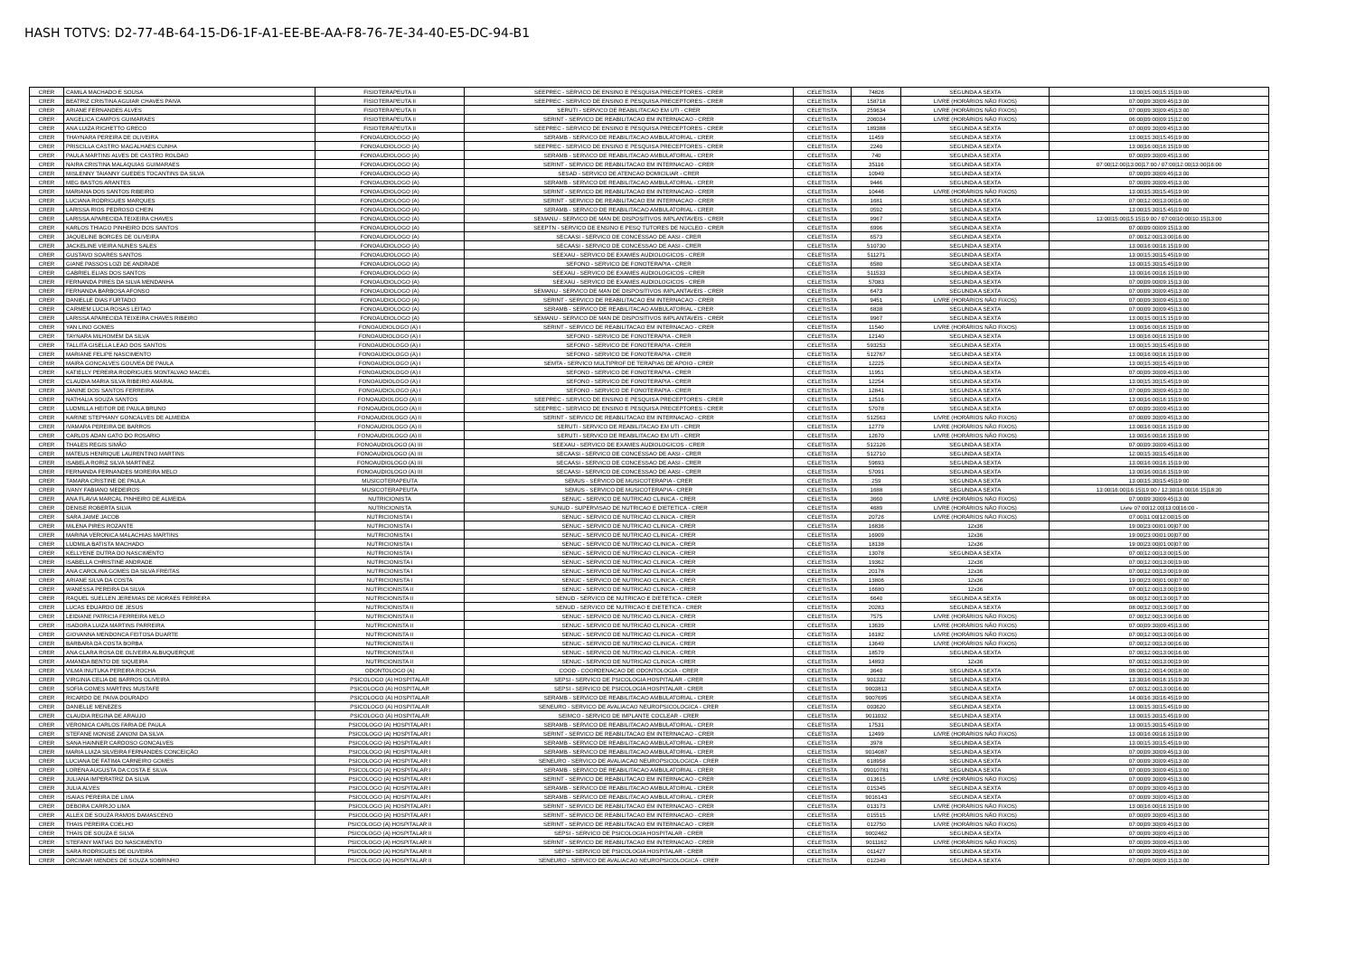HASH TOTVS: D2-77-4B-64-15-D6-1F-A1-EE-BE-AA-F8-76-7E-34-40-E5-DC-94-B1
| CRER | CAMILA MACHADO E SOUSA | FISIOTERAPEUTA II | SEEPREC - SERVICO DE ENSINO E PESQUISA PRECEPTORES - CRER | CELETISTA | 74826 | SEGUNDA A SEXTA | 13:00/15:00/15:15/19:00 |
| CRER | BEATRIZ CRISTINA AGUIAR CHAVES PAIVA | FISIOTERAPEUTA II | SEEPREC - SERVICO DE ENSINO E PESQUISA PRECEPTORES - CRER | CELETISTA | 158718 | LIVRE (HORÁRIOS NÃO FIXOS) | 07:00/09:30/09:45/13:00 |
| CRER | ARIANE FERNANDES ALVES | FISIOTERAPEUTA II | SERUTI - SERVICO DE REABILITACAO EM UTI - CRER | CELETISTA | 259634 | LIVRE (HORÁRIOS NÃO FIXOS) | 07:00/09:30/09:45/13:00 |
| CRER | ANGELICA CAMPOS GUIMARAES | FISIOTERAPEUTA II | SERINT - SERVICO DE REABILITACAO EM INTERNACAO - CRER | CELETISTA | 206034 | LIVRE (HORÁRIOS NÃO FIXOS) | 06:00/09:00/09:15/12:00 |
| CRER | ANA LUIZA RIGHETTO GRECO | FISIOTERAPEUTA II | SEEPREC - SERVICO DE ENSINO E PESQUISA PRECEPTORES - CRER | CELETISTA | 189388 | SEGUNDA A SEXTA | 07:00/09:30/09:45/13:00 |
| CRER | THAYNARA PEREIRA DE OLIVEIRA | FONOAUDIOLOGO (A) | SERAMB - SERVICO DE REABILITACAO AMBULATORIAL - CRER | CELETISTA | 11459 | SEGUNDA A SEXTA | 13:00/15:30/15:45/19:00 |
| CRER | PRISCILLA CASTRO MAGALHAES CUNHA | FONOAUDIOLOGO (A) | SEEPREC - SERVICO DE ENSINO E PESQUISA PRECEPTORES - CRER | CELETISTA | 2240 | SEGUNDA A SEXTA | 13:00/16:00/16:15/19:00 |
| CRER | PAULA MARTINS ALVES DE CASTRO ROLDAO | FONOAUDIOLOGO (A) | SERAMB - SERVICO DE REABILITACAO AMBULATORIAL - CRER | CELETISTA | 740 | SEGUNDA A SEXTA | 07:00/09:30/09:45/13:00 |
| CRER | NAIRA CRISTINA MALAQUIAS GUIMARAES | FONOAUDIOLOGO (A) | SERINT - SERVICO DE REABILITACAO EM INTERNACAO - CRER | CELETISTA | 35116 | SEGUNDA A SEXTA | 07:00/12:00/13:00/17:00 / 07:00/12:00/13:00/16:00 |
| CRER | MISLENNY TAIANNY GUEDES TOCANTINS DA SILVA | FONOAUDIOLOGO (A) | SESAD - SERVICO DE ATENCAO DOMICILIAR - CRER | CELETISTA | 10949 | SEGUNDA A SEXTA | 07:00/09:30/09:45/13:00 |
| CRER | MEG BASTOS ARANTES | FONOAUDIOLOGO (A) | SERAMB - SERVICO DE REABILITACAO AMBULATORIAL - CRER | CELETISTA | 9446 | SEGUNDA A SEXTA | 07:00/09:30/09:45/13:00 |
| CRER | MARIANA DOS SANTOS RIBEIRO | FONOAUDIOLOGO (A) | SERINT - SERVICO DE REABILITACAO EM INTERNACAO - CRER | CELETISTA | 10446 | LIVRE (HORÁRIOS NÃO FIXOS) | 13:00/15:30/15:45/19:00 |
| CRER | LUCIANA RODRIGUES MARQUES | FONOAUDIOLOGO (A) | SERINT - SERVICO DE REABILITACAO EM INTERNACAO - CRER | CELETISTA | 1681 | SEGUNDA A SEXTA | 07:00/12:00/13:00/16:00 |
| CRER | LARISSA RIOS PEDROSO CHEIN | FONOAUDIOLOGO (A) | SERAMB - SERVICO DE REABILITACAO AMBULATORIAL - CRER | CELETISTA | 0592 | SEGUNDA A SEXTA | 13:00/15:30/15:45/19:00 |
| CRER | LARISSA APARECIDA TEIXEIRA CHAVES | FONOAUDIOLOGO (A) | SEMANU - SERVICO DE MAN DE DISPOSITIVOS IMPLANTAVEIS - CRER | CELETISTA | 9967 | SEGUNDA A SEXTA | 13:00/15:00/15:15/19:00 / 07:00/10:00/10:15/13:00 |
| CRER | KARLOS THIAGO PINHEIRO DOS SANTOS | FONOAUDIOLOGO (A) | SEEPTN - SERVICO DE ENSINO E PESQ TUTORES DE NUCLEO - CRER | CELETISTA | 6996 | SEGUNDA A SEXTA | 07:00/09:00/09:15/13:00 |
| CRER | JAQUELINE BORGES DE OLIVEIRA | FONOAUDIOLOGO (A) | SECAASI - SERVICO DE CONCESSAO DE AASI - CRER | CELETISTA | 6573 | SEGUNDA A SEXTA | 07:00/12:00/13:00/16:00 |
| CRER | JACKELINE VIEIRA NUNES SALES | FONOAUDIOLOGO (A) | SECAASI - SERVICO DE CONCESSAO DE AASI - CRER | CELETISTA | 510730 | SEGUNDA A SEXTA | 13:00/16:00/16:15/19:00 |
| CRER | GUSTAVO SOARES SANTOS | FONOAUDIOLOGO (A) | SEEXAU - SERVICO DE EXAMES AUDIOLOGICOS - CRER | CELETISTA | 511271 | SEGUNDA A SEXTA | 13:00/15:30/15:45/19:00 |
| CRER | GIANE PASSOS LOZI DE ANDRADE | FONOAUDIOLOGO (A) | SEFONO - SERVICO DE FONOTERAPIA - CRER | CELETISTA | 6580 | SEGUNDA A SEXTA | 13:00/15:30/15:45/19:00 |
| CRER | GABRIEL ELIAS DOS SANTOS | FONOAUDIOLOGO (A) | SEEXAU - SERVICO DE EXAMES AUDIOLOGICOS - CRER | CELETISTA | 511533 | SEGUNDA A SEXTA | 13:00/16:00/16:15/19:00 |
| CRER | FERNANDA PIRES DA SILVA MENDANHA | FONOAUDIOLOGO (A) | SEEXAU - SERVICO DE EXAMES AUDIOLOGICOS - CRER | CELETISTA | 57083 | SEGUNDA A SEXTA | 07:00/09:00/09:15/13:00 |
| CRER | FERNANDA BARBOSA AFONSO | FONOAUDIOLOGO (A) | SEMANU - SERVICO DE MAN DE DISPOSITIVOS IMPLANTAVEIS - CRER | CELETISTA | 6473 | SEGUNDA A SEXTA | 07:00/09:30/09:45/13:00 |
| CRER | DANIELLE DIAS FURTADO | FONOAUDIOLOGO (A) | SERINT - SERVICO DE REABILITACAO EM INTERNACAO - CRER | CELETISTA | 9451 | LIVRE (HORÁRIOS NÃO FIXOS) | 07:00/09:30/09:45/13:00 |
| CRER | CARMEM LUCIA ROSAS LEITAO | FONOAUDIOLOGO (A) | SERAMB - SERVICO DE REABILITACAO AMBULATORIAL - CRER | CELETISTA | 6838 | SEGUNDA A SEXTA | 07:00/09:30/09:45/13:00 |
| CRER | LARISSA APARECIDA TEIXEIRA CHAVES RIBEIRO | FONOAUDIOLOGO (A) | SEMANU - SERVICO DE MAN DE DISPOSITIVOS IMPLANTAVEIS - CRER | CELETISTA | 9967 | SEGUNDA A SEXTA | 13:00/15:00/15:15/19:00 |
| CRER | YAN LINO GOMES | FONOAUDIOLOGO (A) I | SERINT - SERVICO DE REABILITACAO EM INTERNACAO - CRER | CELETISTA | 11540 | LIVRE (HORÁRIOS NÃO FIXOS) | 13:00/16:00/16:15/19:00 |
| CRER | TAYNARA MILHOMEM DA SILVA | FONOAUDIOLOGO (A) I | SEFONO - SERVICO DE FONOTERAPIA - CRER | CELETISTA | 12140 | SEGUNDA A SEXTA | 13:00/16:00/16:15/19:00 |
| CRER | TALLITA GISELLA LEAO DOS SANTOS | FONOAUDIOLOGO (A) I | SEFONO - SERVICO DE FONOTERAPIA - CRER | CELETISTA | 593253 | SEGUNDA A SEXTA | 13:00/15:30/15:45/19:00 |
| CRER | MARIANE FELIPE NASCIMENTO | FONOAUDIOLOGO (A) I | SEFONO - SERVICO DE FONOTERAPIA - CRER | CELETISTA | 512767 | SEGUNDA A SEXTA | 13:00/16:00/16:15/19:00 |
| CRER | MAIRA GONCALVES GOUVEA DE PAULA | FONOAUDIOLOGO (A) I | SEMTA - SERVICO MULTIPROF DE TERAPIAS DE APOIO - CRER | CELETISTA | 12225 | SEGUNDA A SEXTA | 13:00/15:30/15:45/19:00 |
| CRER | KATIELLY PEREIRA RODRIGUES MONTALVAO MACIEL | FONOAUDIOLOGO (A) I | SEFONO - SERVICO DE FONOTERAPIA - CRER | CELETISTA | 11951 | SEGUNDA A SEXTA | 07:00/09:30/09:45/13:00 |
| CRER | CLAUDIA MARIA SILVA RIBEIRO AMARAL | FONOAUDIOLOGO (A) I | SEFONO - SERVICO DE FONOTERAPIA - CRER | CELETISTA | 12254 | SEGUNDA A SEXTA | 13:00/15:30/15:45/19:00 |
| CRER | JANINE DOS SANTOS FERREIRA | FONOAUDIOLOGO (A) I | SEFONO - SERVICO DE FONOTERAPIA - CRER | CELETISTA | 12841 | SEGUNDA A SEXTA | 07:00/09:30/09:45/13:00 |
| CRER | NATHALIA SOUZA SANTOS | FONOAUDIOLOGO (A) II | SEEPREC - SERVICO DE ENSINO E PESQUISA PRECEPTORES - CRER | CELETISTA | 12516 | SEGUNDA A SEXTA | 13:00/16:00/16:15/19:00 |
| CRER | LUDMILLA HEITOR DE PAULA BRUNO | FONOAUDIOLOGO (A) II | SEEPREC - SERVICO DE ENSINO E PESQUISA PRECEPTORES - CRER | CELETISTA | 57078 | SEGUNDA A SEXTA | 07:00/09:30/09:45/13:00 |
| CRER | KARINE STEPHANY GONCALVES DE ALMEIDA | FONOAUDIOLOGO (A) II | SERINT - SERVICO DE REABILITACAO EM INTERNACAO - CRER | CELETISTA | 512563 | LIVRE (HORÁRIOS NÃO FIXOS) | 07:00/09:30/09:45/13:00 |
| CRER | IVAMARA PEREIRA DE BARROS | FONOAUDIOLOGO (A) II | SERUTI - SERVICO DE REABILITACAO EM UTI - CRER | CELETISTA | 12779 | LIVRE (HORÁRIOS NÃO FIXOS) | 13:00/16:00/16:15/19:00 |
| CRER | CARLOS ADAN GATO DO ROSARIO | FONOAUDIOLOGO (A) II | SERUTI - SERVICO DE REABILITACAO EM UTI - CRER | CELETISTA | 12670 | LIVRE (HORÁRIOS NÃO FIXOS) | 13:00/16:00/16:15/19:00 |
| CRER | THALES REGIS SIMÃO | FONOAUDIOLOGO (A) III | SEEXAU - SERVICO DE EXAMES AUDIOLOGICOS - CRER | CELETISTA | 512126 | SEGUNDA A SEXTA | 07:00/09:30/09:45/13:00 |
| CRER | MATEUS HENRIQUE LAURENTINO MARTINS | FONOAUDIOLOGO (A) III | SECAASI - SERVICO DE CONCESSAO DE AASI - CRER | CELETISTA | 512710 | SEGUNDA A SEXTA | 12:00/15:30/15:45/18:00 |
| CRER | ISABELA RORIZ SILVA MARTINEZ | FONOAUDIOLOGO (A) III | SECAASI - SERVICO DE CONCESSAO DE AASI - CRER | CELETISTA | 59693 | SEGUNDA A SEXTA | 13:00/16:00/16:15/19:00 |
| CRER | FERNANDA FERNANDES MOREIRA MELO | FONOAUDIOLOGO (A) III | SECAASI - SERVICO DE CONCESSAO DE AASI - CRER | CELETISTA | 57091 | SEGUNDA A SEXTA | 13:00/16:00/16:15/19:00 |
| CRER | TAMARA CRISTINE DE PAULA | MUSICOTERAPEUTA | SEMUS - SERVICO DE MUSICOTERAPIA - CRER | CELETISTA | 259 | SEGUNDA A SEXTA | 13:00/15:30/15:45/19:00 |
| CRER | IVANY FABIANO MEDEIROS | MUSICOTERAPEUTA | SEMUS - SERVICO DE MUSICOTERAPIA - CRER | CELETISTA | 1688 | SEGUNDA A SEXTA | 13:00/16:00/16:15/19:00 / 12:30/16:00/16:15/18:30 |
| CRER | ANA FLAVIA MARCAL PINHEIRO DE ALMEIDA | NUTRICIONISTA | SENUC - SERVICO DE NUTRICAO CLINICA - CRER | CELETISTA | 3660 | LIVRE (HORÁRIOS NÃO FIXOS) | 07:00/09:30/09:45/13:00 |
| CRER | DENISE ROBERTA SILVA | NUTRICIONISTA | SUNUD - SUPERVISAO DE NUTRICAO E DIETETICA - CRER | CELETISTA | 4689 | LIVRE (HORÁRIOS NÃO FIXOS) | Livre 07:00/12:00/13:00/16:00 - |
| CRER | SARA JAIME JACOB | NUTRICIONISTA I | SENUC - SERVICO DE NUTRICAO CLINICA - CRER | CELETISTA | 20726 | LIVRE (HORÁRIOS NÃO FIXOS) | 07:00/11:00/12:00/15:00 |
| CRER | MILENA PIRES ROZANTE | NUTRICIONISTA I | SENUC - SERVICO DE NUTRICAO CLINICA - CRER | CELETISTA | 16836 | 12x36 | 19:00/23:00/01:00/07:00 |
| CRER | MARINA VERONICA MALACHIAS MARTINS | NUTRICIONISTA I | SENUC - SERVICO DE NUTRICAO CLINICA - CRER | CELETISTA | 16909 | 12x36 | 19:00/23:00/01:00/07:00 |
| CRER | LUDMILA BATISTA MACHADO | NUTRICIONISTA I | SENUC - SERVICO DE NUTRICAO CLINICA - CRER | CELETISTA | 18138 | 12x36 | 19:00/23:00/01:00/07:00 |
| CRER | KELLYENE DUTRA DO NASCIMENTO | NUTRICIONISTA I | SENUC - SERVICO DE NUTRICAO CLINICA - CRER | CELETISTA | 13078 | SEGUNDA A SEXTA | 07:00/12:00/13:00/15:00 |
| CRER | ISABELLA CHRISTINE ANDRADE | NUTRICIONISTA I | SENUC - SERVICO DE NUTRICAO CLINICA - CRER | CELETISTA | 19362 | 12x36 | 07:00/12:00/13:00/19:00 |
| CRER | ANA CAROLINA GOMES DA SILVA FREITAS | NUTRICIONISTA I | SENUC - SERVICO DE NUTRICAO CLINICA - CRER | CELETISTA | 20178 | 12x36 | 07:00/12:00/13:00/19:00 |
| CRER | ARIANE SILVA DA COSTA | NUTRICIONISTA I | SENUC - SERVICO DE NUTRICAO CLINICA - CRER | CELETISTA | 13806 | 12x36 | 19:00/23:00/01:00/07:00 |
| CRER | WANESSA PEREIRA DA SILVA | NUTRICIONISTA II | SENUC - SERVICO DE NUTRICAO CLINICA - CRER | CELETISTA | 16680 | 12x36 | 07:00/12:00/13:00/19:00 |
| CRER | RAQUEL SUELLEN JEREMIAS DE MORAES FERREIRA | NUTRICIONISTA II | SENUD - SERVICO DE NUTRICAO E DIETETICA - CRER | CELETISTA | 6640 | SEGUNDA A SEXTA | 08:00/12:00/13:00/17:00 |
| CRER | LUCAS EDUARDO DE JESUS | NUTRICIONISTA II | SENUD - SERVICO DE NUTRICAO E DIETETICA - CRER | CELETISTA | 20283 | SEGUNDA A SEXTA | 08:00/12:00/13:00/17:00 |
| CRER | LEIDIANE PATRICIA FERREIRA MELO | NUTRICIONISTA II | SENUC - SERVICO DE NUTRICAO CLINICA - CRER | CELETISTA | 7575 | LIVRE (HORÁRIOS NÃO FIXOS) | 07:00/12:00/13:00/16:00 |
| CRER | ISADORA LUIZA MARTINS PARREIRA | NUTRICIONISTA II | SENUC - SERVICO DE NUTRICAO CLINICA - CRER | CELETISTA | 13639 | LIVRE (HORÁRIOS NÃO FIXOS) | 07:00/09:30/09:45/13:00 |
| CRER | GIOVANNA MENDONCA FEITOSA DUARTE | NUTRICIONISTA II | SENUC - SERVICO DE NUTRICAO CLINICA - CRER | CELETISTA | 16182 | LIVRE (HORÁRIOS NÃO FIXOS) | 07:00/12:00/13:00/16:00 |
| CRER | BARBARA DA COSTA BORBA | NUTRICIONISTA II | SENUC - SERVICO DE NUTRICAO CLINICA - CRER | CELETISTA | 13649 | LIVRE (HORÁRIOS NÃO FIXOS) | 07:00/12:00/13:00/16:00 |
| CRER | ANA CLARA ROSA DE OLIVEIRA ALBUQUERQUE | NUTRICIONISTA II | SENUC - SERVICO DE NUTRICAO CLINICA - CRER | CELETISTA | 18579 | SEGUNDA A SEXTA | 07:00/12:00/13:00/16:00 |
| CRER | AMANDA BENTO DE SIQUEIRA | NUTRICIONISTA II | SENUC - SERVICO DE NUTRICAO CLINICA - CRER | CELETISTA | 14893 | 12x36 | 07:00/12:00/13:00/19:00 |
| CRER | VILMA INUTUKA PEREIRA ROCHA | ODONTOLOGO (A) | COOD - COORDENACAO DE ODONTOLOGIA - CRER | CELETISTA | 3640 | SEGUNDA A SEXTA | 08:00/12:00/14:00/18:00 |
| CRER | VIRGINIA CELIA DE BARROS OLIVEIRA | PSICOLOGO (A) HOSPITALAR | SEPSI - SERVICO DE PSICOLOGIA HOSPITALAR - CRER | CELETISTA | 901332 | SEGUNDA A SEXTA | 13:30/16:00/16:15/19:30 |
| CRER | SOFIA GOMES MARTINS MUSTAFE | PSICOLOGO (A) HOSPITALAR | SEPSI - SERVICO DE PSICOLOGIA HOSPITALAR - CRER | CELETISTA | 9003813 | SEGUNDA A SEXTA | 07:00/12:00/13:00/16:00 |
| CRER | RICARDO DE PAIVA DOURADO | PSICOLOGO (A) HOSPITALAR | SERAMB - SERVICO DE REABILITACAO AMBULATORIAL - CRER | CELETISTA | 9007695 | SEGUNDA A SEXTA | 14:00/16:30/16:45/19:00 |
| CRER | DANIELLE MENEZES | PSICOLOGO (A) HOSPITALAR | SENEURO - SERVICO DE AVALIACAO NEUROPSICOLOGICA - CRER | CELETISTA | 003620 | SEGUNDA A SEXTA | 13:00/15:30/15:45/19:00 |
| CRER | CLAUDIA REGINA DE ARAUJO | PSICOLOGO (A) HOSPITALAR | SEIMCO - SERVICO DE IMPLANTE COCLEAR - CRER | CELETISTA | 9011032 | SEGUNDA A SEXTA | 13:00/15:30/15:45/19:00 |
| CRER | VERONICA CARLOS FARIA DE PAULA | PSICOLOGO (A) HOSPITALAR I | SERAMB - SERVICO DE REABILITACAO AMBULATORIAL - CRER | CELETISTA | 17531 | SEGUNDA A SEXTA | 13:00/15:30/15:45/19:00 |
| CRER | STEFANE MONISE ZANONI DA SILVA | PSICOLOGO (A) HOSPITALAR I | SERINT - SERVICO DE REABILITACAO EM INTERNACAO - CRER | CELETISTA | 12499 | LIVRE (HORÁRIOS NÃO FIXOS) | 13:00/16:00/16:15/19:00 |
| CRER | SANA HAINNER CARDOSO GONCALVES | PSICOLOGO (A) HOSPITALAR I | SERAMB - SERVICO DE REABILITACAO AMBULATORIAL - CRER | CELETISTA | 3978 | SEGUNDA A SEXTA | 13:00/15:30/15:45/19:00 |
| CRER | MARIA LUIZA SILVEIRA FERNANDES CONCEIÇÃO | PSICOLOGO (A) HOSPITALAR I | SERAMB - SERVICO DE REABILITACAO AMBULATORIAL - CRER | CELETISTA | 9014087 | SEGUNDA A SEXTA | 07:00/09:30/09:45/13:00 |
| CRER | LUCIANA DE FATIMA CARNEIRO GOMES | PSICOLOGO (A) HOSPITALAR I | SENEURO - SERVICO DE AVALIACAO NEUROPSICOLOGICA - CRER | CELETISTA | 618958 | SEGUNDA A SEXTA | 07:00/09:30/09:45/13:00 |
| CRER | LORENA AUGUSTA DA COSTA E SILVA | PSICOLOGO (A) HOSPITALAR I | SERAMB - SERVICO DE REABILITACAO AMBULATORIAL - CRER | CELETISTA | 09010781 | SEGUNDA A SEXTA | 07:00/09:30/09:45/13:00 |
| CRER | JULIANA IMPERATRIZ DA SILVA | PSICOLOGO (A) HOSPITALAR I | SERINT - SERVICO DE REABILITACAO EM INTERNACAO - CRER | CELETISTA | 013615 | LIVRE (HORÁRIOS NÃO FIXOS) | 07:00/09:30/09:45/13:00 |
| CRER | JULIA ALVES | PSICOLOGO (A) HOSPITALAR I | SERAMB - SERVICO DE REABILITACAO AMBULATORIAL - CRER | CELETISTA | 015345 | SEGUNDA A SEXTA | 07:00/09:30/09:45/13:00 |
| CRER | ISAIAS PEREIRA DE LIMA | PSICOLOGO (A) HOSPITALAR I | SERAMB - SERVICO DE REABILITACAO AMBULATORIAL - CRER | CELETISTA | 9016143 | SEGUNDA A SEXTA | 07:00/09:30/09:45/13:00 |
| CRER | DEBORA CARRIJO LIMA | PSICOLOGO (A) HOSPITALAR I | SERINT - SERVICO DE REABILITACAO EM INTERNACAO - CRER | CELETISTA | 013173 | LIVRE (HORÁRIOS NÃO FIXOS) | 13:00/16:00/16:15/19:00 |
| CRER | ALLEX DE SOUZA RAMOS DAMASCENO | PSICOLOGO (A) HOSPITALAR I | SERINT - SERVICO DE REABILITACAO EM INTERNACAO - CRER | CELETISTA | 015515 | LIVRE (HORÁRIOS NÃO FIXOS) | 07:00/09:30/09:45/13:00 |
| CRER | THAIS PEREIRA COELHO | PSICOLOGO (A) HOSPITALAR II | SERINT - SERVICO DE REABILITACAO EM INTERNACAO - CRER | CELETISTA | 012750 | LIVRE (HORÁRIOS NÃO FIXOS) | 07:00/09:30/09:45/13:00 |
| CRER | THAIS DE SOUZA E SILVA | PSICOLOGO (A) HOSPITALAR II | SEPSI - SERVICO DE PSICOLOGIA HOSPITALAR - CRER | CELETISTA | 9002462 | SEGUNDA A SEXTA | 07:00/09:30/09:45/13:00 |
| CRER | STEFANY MATIAS DO NASCIMENTO | PSICOLOGO (A) HOSPITALAR II | SERINT - SERVICO DE REABILITACAO EM INTERNACAO - CRER | CELETISTA | 9011162 | LIVRE (HORÁRIOS NÃO FIXOS) | 07:00/09:30/09:45/13:00 |
| CRER | SARA RODRIGUES DE OLIVEIRA | PSICOLOGO (A) HOSPITALAR II | SEPSI - SERVICO DE PSICOLOGIA HOSPITALAR - CRER | CELETISTA | 011427 | SEGUNDA A SEXTA | 07:00/09:30/09:45/13:00 |
| CRER | ORCIMAR MENDES DE SOUZA SOBRINHO | PSICOLOGO (A) HOSPITALAR II | SENEURO - SERVICO DE AVALIACAO NEUROPSICOLOGICA - CRER | CELETISTA | 012349 | SEGUNDA A SEXTA | 07:00/09:00/09:15/13:00 |